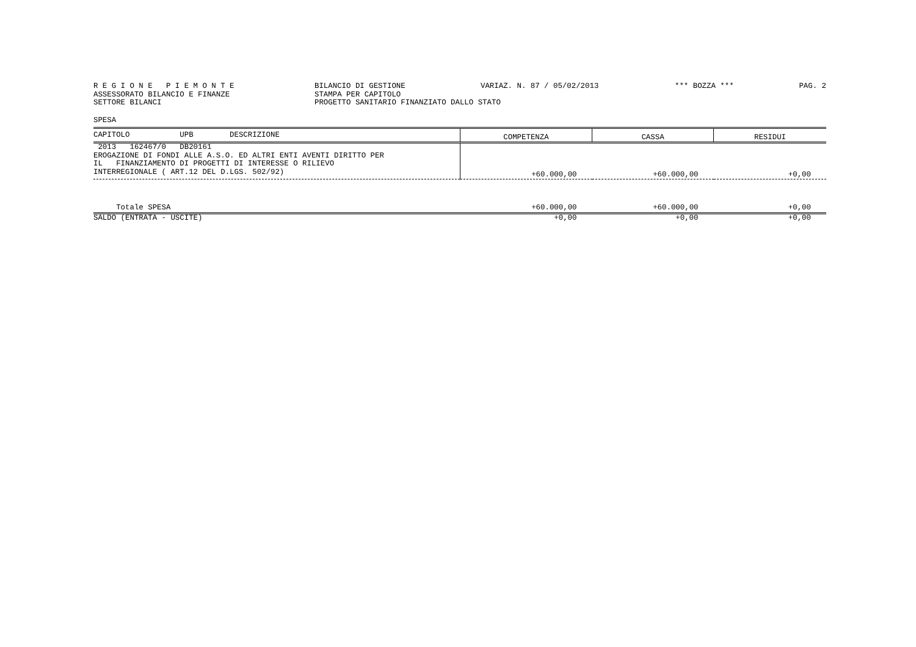R E G I O N E P I E M O N T E
BILANCIO DI GESTIONE
VARIAZ. N. 87 / 05/02/2013
*** BOZZA ***
PAG. 2
ASSESSORATO BILANCIO E FINANZE
STAMPA PER CAPITOLO
SETTORE BILANCI
PROGETTO SANITARIO FINANZIATO DALLO STATO
SPESA
| CAPITOLO UPB DESCRIZIONE | COMPETENZA | CASSA | RESIDUI |
| --- | --- | --- | --- |
| 2013 162467/0 DB20161 EROGAZIONE DI FONDI ALLE A.S.O. ED ALTRI ENTI AVENTI DIRITTO PER IL FINANZIAMENTO DI PROGETTI DI INTERESSE O RILIEVO INTERREGIONALE ( ART.12 DEL D.LGS. 502/92) | +60.000,00 | +60.000,00 | +0,00 |
| Totale SPESA | +60.000,00 | +60.000,00 | +0,00 |
| SALDO (ENTRATA - USCITE) | +0,00 | +0,00 | +0,00 |